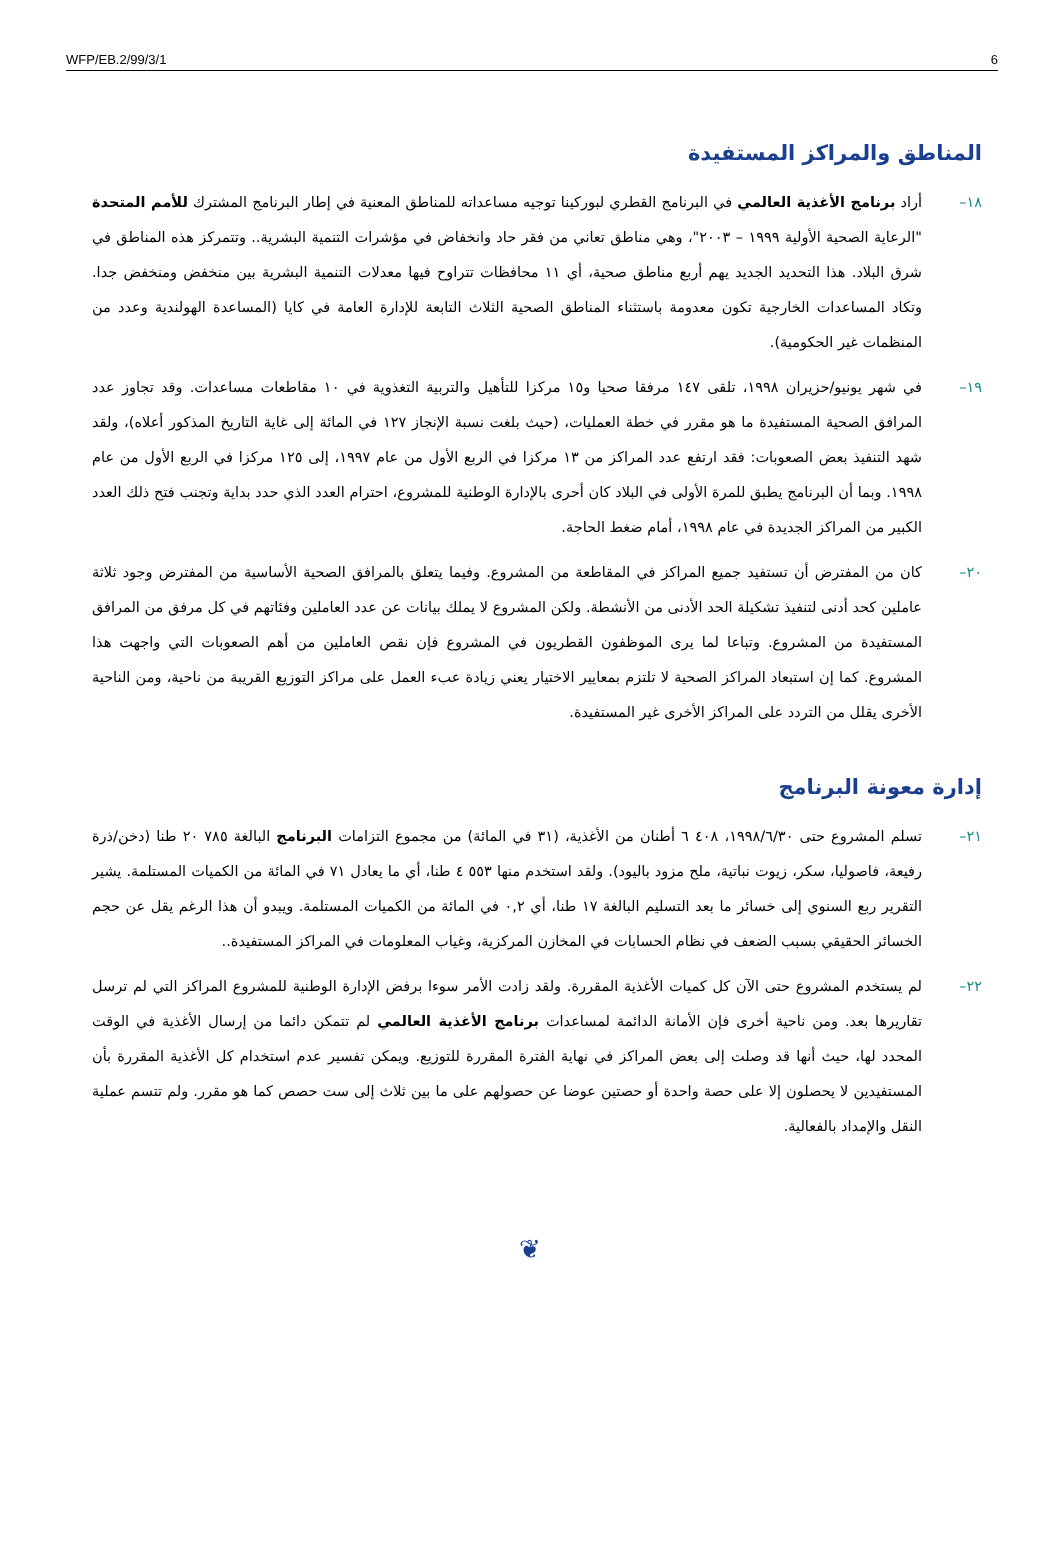WFP/EB.2/99/3/1 6
المناطق والمراكز المستفيدة
١٨– أراد برنامج الأغذية العالمي في البرنامج القطري لبوركينا توجيه مساعداته للمناطق المعنية في إطار البرنامج المشترك للأمم المتحدة "الرعاية الصحية الأولية ١٩٩٩ – ٢٠٠٣"، وهي مناطق تعاني من فقر حاد وانخفاض في مؤشرات التنمية البشرية.. وتتمركز هذه المناطق في شرق البلاد. هذا التحديد الجديد يهم أربع مناطق صحية، أي ١١ محافظات تتراوح فيها معدلات التنمية البشرية بين منخفض ومنخفض جدا. وتكاد المساعدات الخارجية تكون معدومة باستثناء المناطق الصحية الثلاث التابعة للإدارة العامة في كايا (المساعدة الهولندية وعدد من المنظمات غير الحكومية).
١٩– في شهر يونيو/حزيران ١٩٩٨، تلقى ١٤٧ مرفقا صحيا و١٥ مركزا للتأهيل والتربية التغذوية في ١٠ مقاطعات مساعدات. وقد تجاوز عدد المرافق الصحية المستفيدة ما هو مقرر في خطة العمليات، (حيث بلغت نسبة الإنجاز ١٢٧ في المائة إلى غاية التاريخ المذكور أعلاه)، ولقد شهد التنفيذ بعض الصعوبات: فقد ارتفع عدد المراكز من ١٣ مركزا في الربع الأول من عام ١٩٩٧، إلى ١٢٥ مركزا في الربع الأول من عام ١٩٩٨. وبما أن البرنامج يطبق للمرة الأولى في البلاد كان أحرى بالإدارة الوطنية للمشروع، احترام العدد الذي حدد بداية وتجنب فتح ذلك العدد الكبير من المراكز الجديدة في عام ١٩٩٨، أمام ضغط الحاجة.
٢٠– كان من المفترض أن تستفيد جميع المراكز في المقاطعة من المشروع. وفيما يتعلق بالمرافق الصحية الأساسية من المفترض وجود ثلاثة عاملين كحد أدنى لتنفيذ تشكيلة الحد الأدنى من الأنشطة. ولكن المشروع لا يملك بيانات عن عدد العاملين وفئاتهم في كل مرفق من المرافق المستفيدة من المشروع. وتباعا لما يرى الموظفون القطريون في المشروع فإن نقص العاملين من أهم الصعوبات التي واجهت هذا المشروع. كما إن استبعاد المراكز الصحية لا تلتزم بمعايير الاختيار يعني زيادة عبء العمل على مراكز التوزيع القريبة من ناحية، ومن الناحية الأخرى يقلل من التردد على المراكز الأخرى غير المستفيدة.
إدارة معونة البرنامج
٢١– تسلم المشروع حتى ١٩٩٨/٦/٣٠، ٤٠٨ ٦ أطنان من الأغذية، (٣١ في المائة) من مجموع التزامات البرنامج البالغة ٧٨٥ ٢٠ طنا (دخن/ذرة رفيعة، فاصوليا، سكر، زيوت نباتية، ملح مزود باليود). ولقد استخدم منها ٥٥٣ ٤ طنا، أي ما يعادل ٧١ في المائة من الكميات المستلمة. يشير التقرير ربع السنوي إلى خسائر ما بعد التسليم البالغة ١٧ طنا، أي ٠,٢ في المائة من الكميات المستلمة. ويبدو أن هذا الرغم يقل عن حجم الخسائر الحقيقي بسبب الضعف في نظام الحسابات في المخازن المركزية، وغياب المعلومات في المراكز المستفيدة..
٢٢– لم يستخدم المشروع حتى الآن كل كميات الأغذية المقررة. ولقد زادت الأمر سوءا برفض الإدارة الوطنية للمشروع المراكز التي لم ترسل تقاريرها بعد. ومن ناحية أخرى فإن الأمانة الدائمة لمساعدات برنامج الأغذية العالمي لم تتمكن دائما من إرسال الأغذية في الوقت المحدد لها، حيث أنها قد وصلت إلى بعض المراكز في نهاية الفترة المقررة للتوزيع. ويمكن تفسير عدم استخدام كل الأغذية المقررة بأن المستفيدين لا يحصلون إلا على حصة واحدة أو حصتين عوضا عن حصولهم على ما بين ثلاث إلى ست حصص كما هو مقرر. ولم تتسم عملية النقل والإمداد بالفعالية.
❦